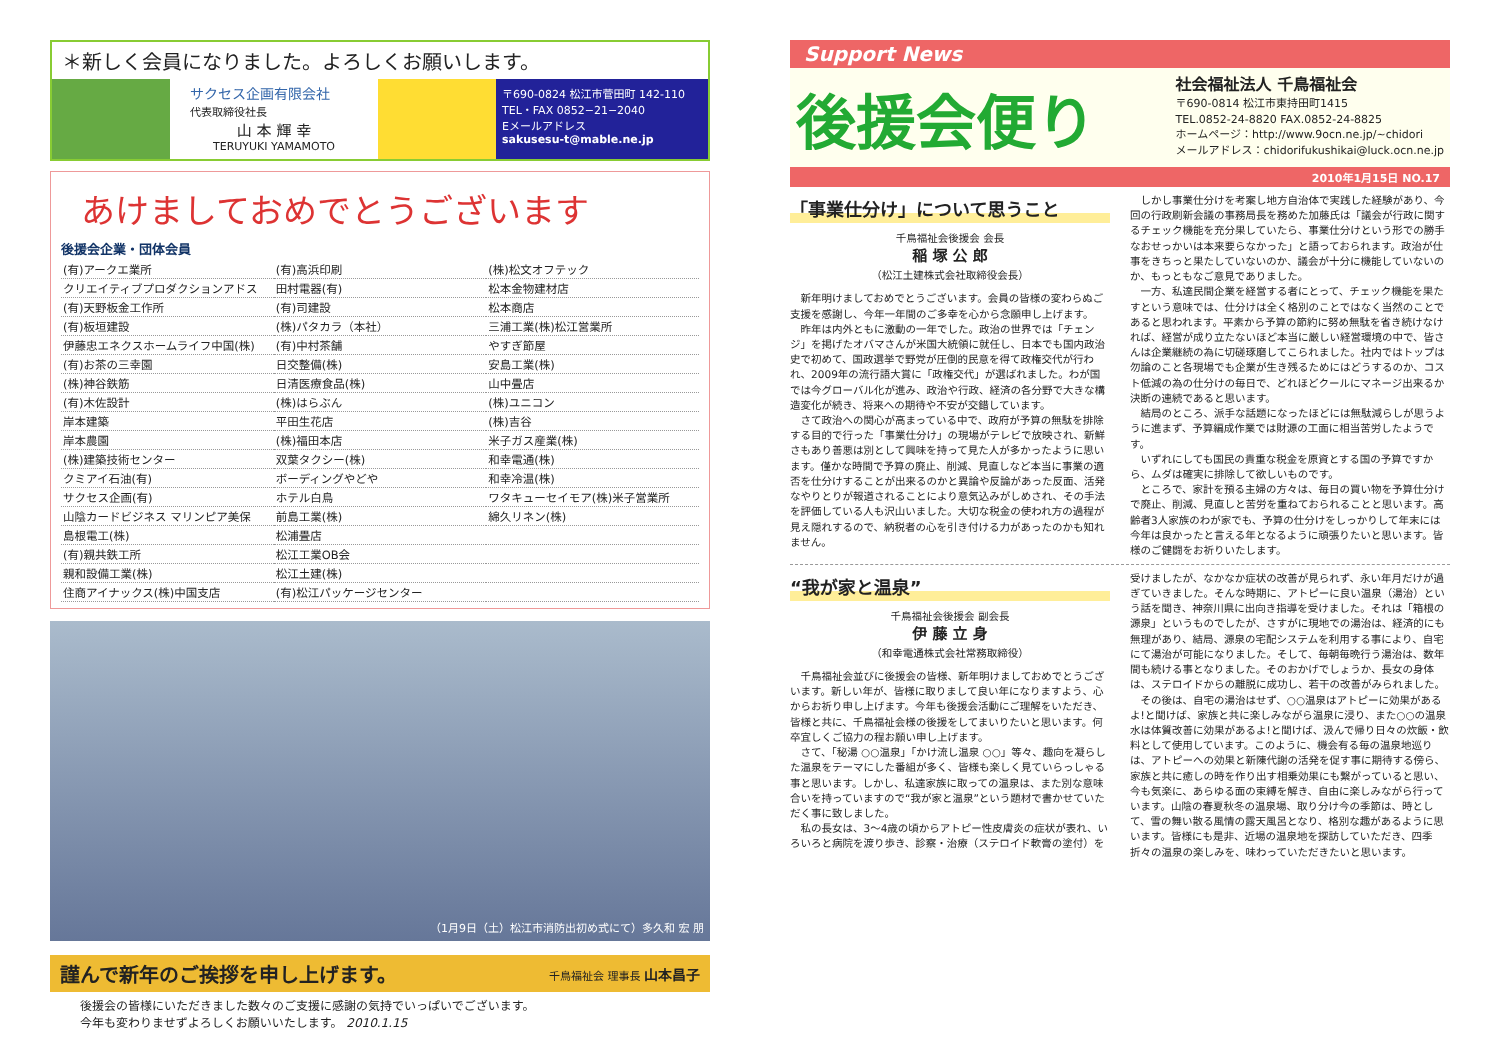＊新しく会員になりました。よろしくお願いします。
サクセス企画有限会社
代表取締役社長
山 本 輝 幸
TERUYUKI YAMAMOTO
〒690-0824 松江市菅田町 142-110
TEL・FAX 0852−21−2040
Eメールアドレス
sakusesu-t@mable.ne.jp
あけましておめでとうございます
後援会企業・団体会員
| (有)アークエ業所 | (有)高浜印刷 | (株)松文オフテック |
| クリエイティブプロダクションアドス | 田村電器(有) | 松本金物建材店 |
| (有)天野板金工作所 | (有)司建設 | 松本商店 |
| (有)板垣建設 | (株)パタカラ（本社） | 三浦工業(株)松江営業所 |
| 伊藤忠エネクスホームライフ中国(株) | (有)中村茶舗 | やすぎ節屋 |
| (有)お茶の三幸園 | 日交整備(株) | 安島工業(株) |
| (株)神谷鉄筋 | 日清医療食品(株) | 山中畳店 |
| (有)木佐設計 | (株)はらぶん | (株)ユニコン |
| 岸本建築 | 平田生花店 | (株)吉谷 |
| 岸本農園 | (株)福田本店 | 米子ガス産業(株) |
| (株)建築技術センター | 双葉タクシー(株) | 和幸電通(株) |
| クミアイ石油(有) | ボーディングやどや | 和幸冷温(株) |
| サクセス企画(有) | ホテル白鳥 | ワタキューセイモア(株)米子営業所 |
| 山陰カードビジネス マリンピア美保 | 前島工業(株) | 綿久リネン(株) |
| 島根電工(株) | 松浦畳店 | |
| (有)親共鉄工所 | 松江工業OB会 | |
| 親和設備工業(株) | 松江土建(株) | |
| 住商アイナックス(株)中国支店 | (有)松江パッケージセンター | |
（1月9日（土）松江市消防出初め式にて）多久和 宏 朋
謹んで新年のご挨拶を申し上げます。 千鳥福祉会 理事長 山本昌子
後援会の皆様にいただきました数々のご支援に感謝の気持でいっぱいでございます。
今年も変わりませずよろしくお願いいたします。 2010.1.15
Support News
後援会便り
社会福祉法人 千鳥福祉会
〒690-0814 松江市東持田町1415
TEL.0852-24-8820 FAX.0852-24-8825
ホームページ：http://www.9ocn.ne.jp/~chidori
メールアドレス：chidorifukushikai@luck.ocn.ne.jp
2010年1月15日 NO.17
「事業仕分け」について思うこと
千鳥福祉会後援会 会長
稲 塚 公 郎
（松江土建株式会社取締役会長）
新年明けましておめでとうございます。会員の皆様の変わらぬご支援を感謝し、今年一年間のご多幸を心から念願申し上げます。
昨年は内外ともに激動の一年でした。政治の世界では「チェンジ」を掲げたオバマさんが米国大統領に就任し、日本でも国内政治史で初めて、国政選挙で野党が圧倒的民意を得て政権交代が行われ、2009年の流行語大賞に「政権交代」が選ばれました。わが国では今グローバル化が進み、政治や行政、経済の各分野で大きな構造変化が続き、将来への期待や不安が交錯しています。
さて政治への関心が高まっている中で、政府が予算の無駄を排除する目的で行った「事業仕分け」の現場がテレビで放映され、新鮮さもあり善悪は別として興味を持って見た人が多かったように思います。僅かな時間で予算の廃止、削減、見直しなど本当に事業の適否を仕分けすることが出来るのかと異論や反論があった反面、活発なやりとりが報道されることにより意気込みがしめされ、その手法を評価している人も沢山いました。大切な税金の使われ方の過程が見え隠れするので、納税者の心を引き付ける力があったのかも知れません。
しかし事業仕分けを考案し地方自治体で実践した経験があり、今回の行政刷新会議の事務局長を務めた加藤氏は「議会が行政に関するチェック機能を充分果していたら、事業仕分けという形での勝手なおせっかいは本来要らなかった」と語っておられます。政治が仕事をきちっと果たしていないのか、議会が十分に機能していないのか、もっともなご意見でありました。
一方、私達民間企業を経営する者にとって、チェック機能を果たすという意味では、仕分けは全く格別のことではなく当然のことであると思われます。平素から予算の節約に努め無駄を省き続けなければ、経営が成り立たないほど本当に厳しい経営環境の中で、皆さんは企業継続の為に切磋琢磨してこられました。社内ではトップは勿論のこと各現場でも企業が生き残るためにはどうするのか、コスト低減の為の仕分けの毎日で、どれほどクールにマネージ出来るか決断の連続であると思います。
結局のところ、派手な話題になったほどには無駄減らしが思うように進まず、予算編成作業では財源の工面に相当苦労したようです。
いずれにしても国民の貴重な税金を原資とする国の予算ですから、ムダは確実に排除して欲しいものです。
ところで、家計を預る主婦の方々は、毎日の買い物を予算仕分けで廃止、削減、見直しと苦労を重ねておられることと思います。高齢者3人家族のわが家でも、予算の仕分けをしっかりして年末には今年は良かったと言える年となるように頑張りたいと思います。皆様のご健闘をお祈りいたします。
“我が家と温泉”
千鳥福祉会後援会 副会長
伊 藤 立 身
（和幸電通株式会社常務取締役）
千鳥福祉会並びに後援会の皆様、新年明けましておめでとうございます。新しい年が、皆様に取りまして良い年になりますよう、心からお祈り申し上げます。今年も後援会活動にご理解をいただき、皆様と共に、千鳥福祉会様の後援をしてまいりたいと思います。何卒宜しくご協力の程お願い申し上げます。
さて、「秘湯 ○○温泉」「かけ流し温泉 ○○」等々、趣向を凝らした温泉をテーマにした番組が多く、皆様も楽しく見ていらっしゃる事と思います。しかし、私達家族に取っての温泉は、また別な意味合いを持っていますので“我が家と温泉”という題材で書かせていただく事に致しました。
私の長女は、3～4歳の頃からアトピー性皮膚炎の症状が表れ、いろいろと病院を渡り歩き、診察・治療（ステロイド軟膏の塗付）を受けましたが、なかなか症状の改善が見られず、永い年月だけが過ぎていきました。そんな時期に、アトピーに良い温泉（湯治）という話を聞き、神奈川県に出向き指導を受けました。それは「箱根の源泉」というものでしたが、さすがに現地での湯治は、経済的にも無理があり、結局、源泉の宅配システムを利用する事により、自宅にて湯治が可能になりました。そして、毎朝毎晩行う湯治は、数年間も続ける事となりました。そのおかげでしょうか、長女の身体は、ステロイドからの離脱に成功し、若干の改善がみられました。
その後は、自宅の湯治はせず、○○温泉はアトピーに効果があるよ!と聞けば、家族と共に楽しみながら温泉に浸り、また○○の温泉水は体質改善に効果があるよ!と聞けば、汲んで帰り日々の炊飯・飲料として使用しています。このように、機会有る毎の温泉地巡りは、アトピーへの効果と新陳代謝の活発を促す事に期待する傍ら、家族と共に癒しの時を作り出す相乗効果にも繋がっていると思い、今も気楽に、あらゆる面の束縛を解き、自由に楽しみながら行っています。山陰の春夏秋冬の温泉場、取り分け今の季節は、時として、雪の舞い散る風情の露天風呂となり、格別な趣があるように思います。皆様にも是非、近場の温泉地を探訪していただき、四季折々の温泉の楽しみを、味わっていただきたいと思います。